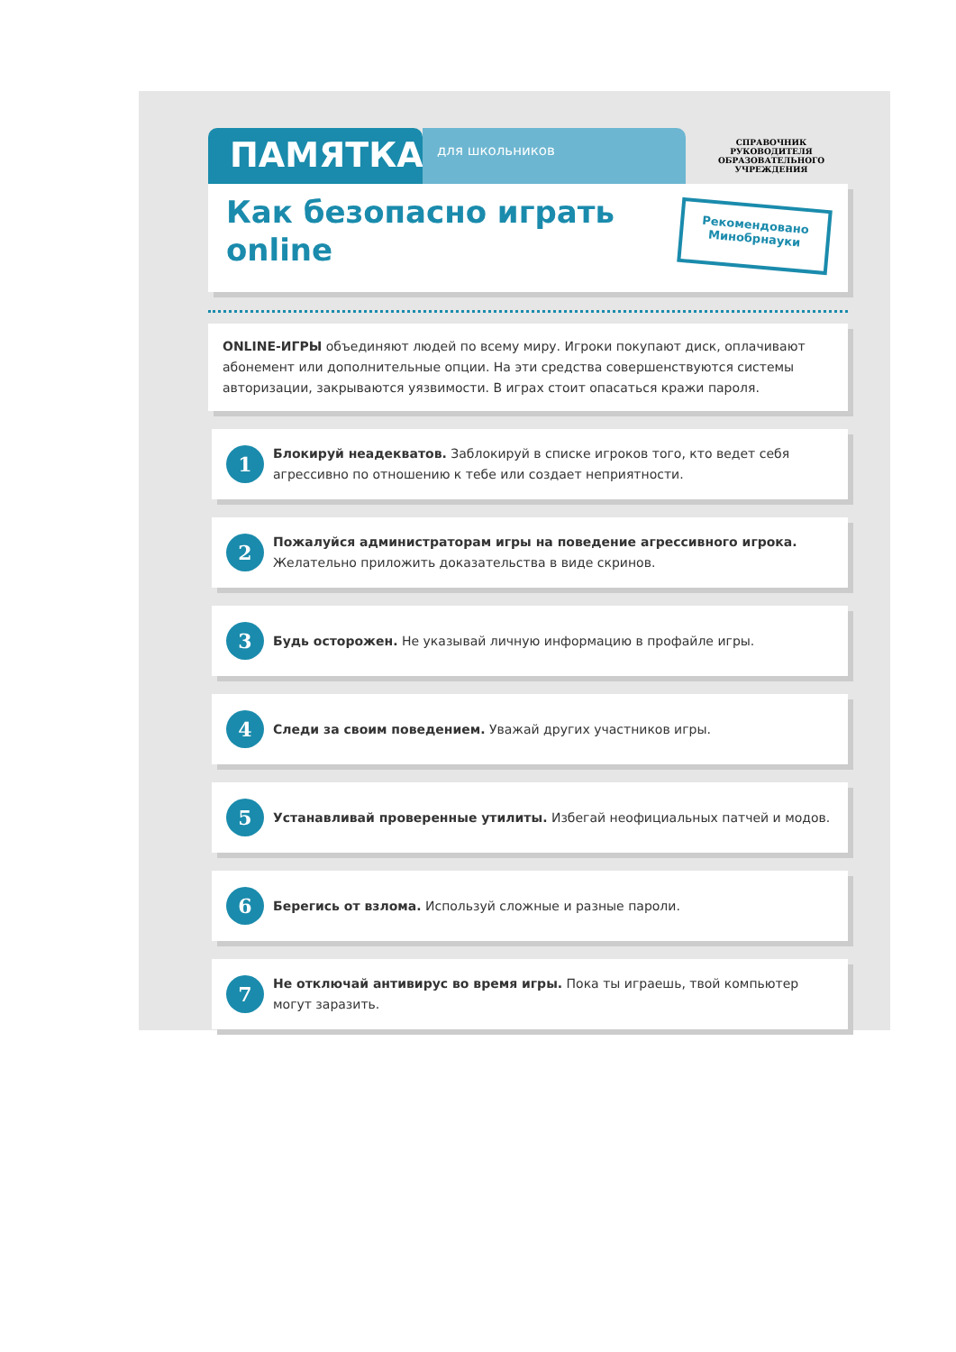ПАМЯТКА
для школьников
СПРАВОЧНИК
РУКОВОДИТЕЛЯ
ОБРАЗОВАТЕЛЬНОГО
УЧРЕЖДЕНИЯ
Как безопасно играть
online
Рекомендовано
Минобрнауки
ONLINE-ИГРЫ объединяют людей по всему миру. Игроки покупают диск, оплачивают абонемент или дополнительные опции. На эти средства совершенствуются системы авторизации, закрываются уязвимости. В играх стоит опасаться кражи пароля.
1
Блокируй неадекватов. Заблокируй в списке игроков того, кто ведет себя агрессивно по отношению к тебе или создает неприятности.
2
Пожалуйся администраторам игры на поведение агрессивного игрока. Желательно приложить доказательства в виде скринов.
3
Будь осторожен. Не указывай личную информацию в профайле игры.
4
Следи за своим поведением. Уважай других участников игры.
5
Устанавливай проверенные утилиты. Избегай неофициальных патчей и модов.
6
Берегись от взлома. Используй сложные и разные пароли.
7
Не отключай антивирус во время игры. Пока ты играешь, твой компьютер могут заразить.